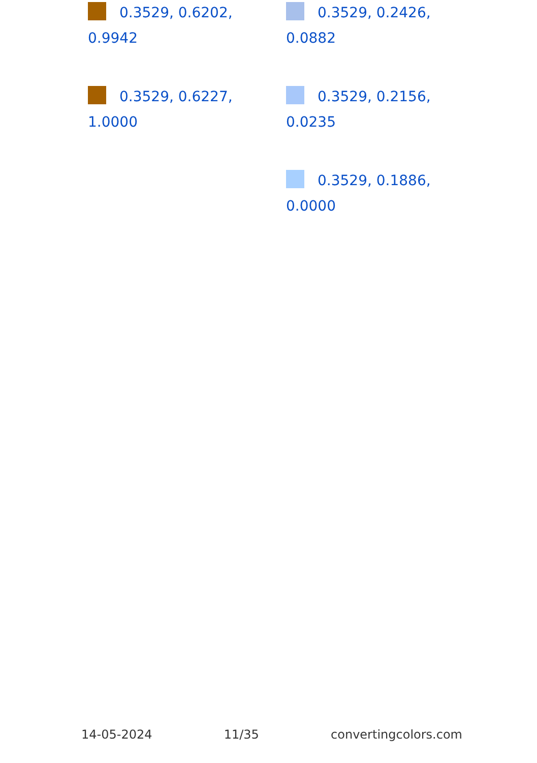0.3529, 0.6202, 0.9942
0.3529, 0.6227, 1.0000
0.3529, 0.2426, 0.0882
0.3529, 0.2156, 0.0235
0.3529, 0.1886, 0.0000
14-05-2024 11/35 convertingcolors.com